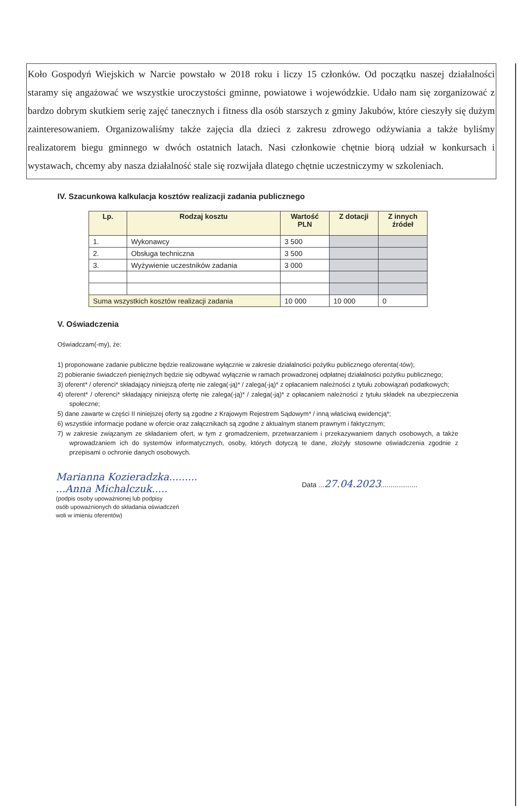Koło Gospodyń Wiejskich w Narcie powstało w 2018 roku i liczy 15 członków. Od początku naszej działalności staramy się angażować we wszystkie uroczystości gminne, powiatowe i wojewódzkie. Udało nam się zorganizować z bardzo dobrym skutkiem serię zajęć tanecznych i fitness dla osób starszych z gminy Jakubów, które cieszyły się dużym zainteresowaniem. Organizowaliśmy także zajęcia dla dzieci z zakresu zdrowego odżywiania a także byliśmy realizatorem biegu gminnego w dwóch ostatnich latach. Nasi członkowie chętnie biorą udział w konkursach i wystawach, chcemy aby nasza działalność stale się rozwijała dlatego chętnie uczestniczymy w szkoleniach.
IV. Szacunkowa kalkulacja kosztów realizacji zadania publicznego
| Lp. | Rodzaj kosztu | Wartość PLN | Z dotacji | Z innych źródeł |
| --- | --- | --- | --- | --- |
| 1. | Wykonawcy | 3 500 | | |
| 2. | Obsługa techniczna | 3 500 | | |
| 3. | Wyżywienie uczestników zadania | 3 000 | | |
| Suma wszystkich kosztów realizacji zadania | | 10 000 | 10 000 | 0 |
V. Oświadczenia
Oświadczam(-my), że:
1) proponowane zadanie publiczne będzie realizowane wyłącznie w zakresie działalności pożytku publicznego oferenta(-tów);
2) pobieranie świadczeń pieniężnych będzie się odbywać wyłącznie w ramach prowadzonej odpłatnej działalności pożytku publicznego;
3) oferent* / oferenci* składający niniejszą ofertę nie zalega(-ją)* / zalega(-ją)* z opłacaniem należności z tytułu zobowiązań podatkowych;
4) oferent* / oferenci* składający niniejszą ofertę nie zalega(-ją)* / zalega(-ją)* z opłacaniem należności z tytułu składek na ubezpieczenia społeczne;
5) dane zawarte w części II niniejszej oferty są zgodne z Krajowym Rejestrem Sądowym* / inną właściwą ewidencją*;
6) wszystkie informacje podane w ofercie oraz załącznikach są zgodne z aktualnym stanem prawnym i faktycznym;
7) w zakresie związanym ze składaniem ofert, w tym z gromadzeniem, przetwarzaniem i przekazywaniem danych osobowych, a także wprowadzaniem ich do systemów informatycznych, osoby, których dotyczą te dane, złożyły stosowne oświadczenia zgodnie z przepisami o ochronie danych osobowych.
Marianna Kozieradzka.........
...Anna Michalczuk.....
(podpis osoby upoważnionej lub podpisy
osób upoważnionych do składania oświadczeń
woli w imieniu oferentów)
Data ...27.04.2023...................